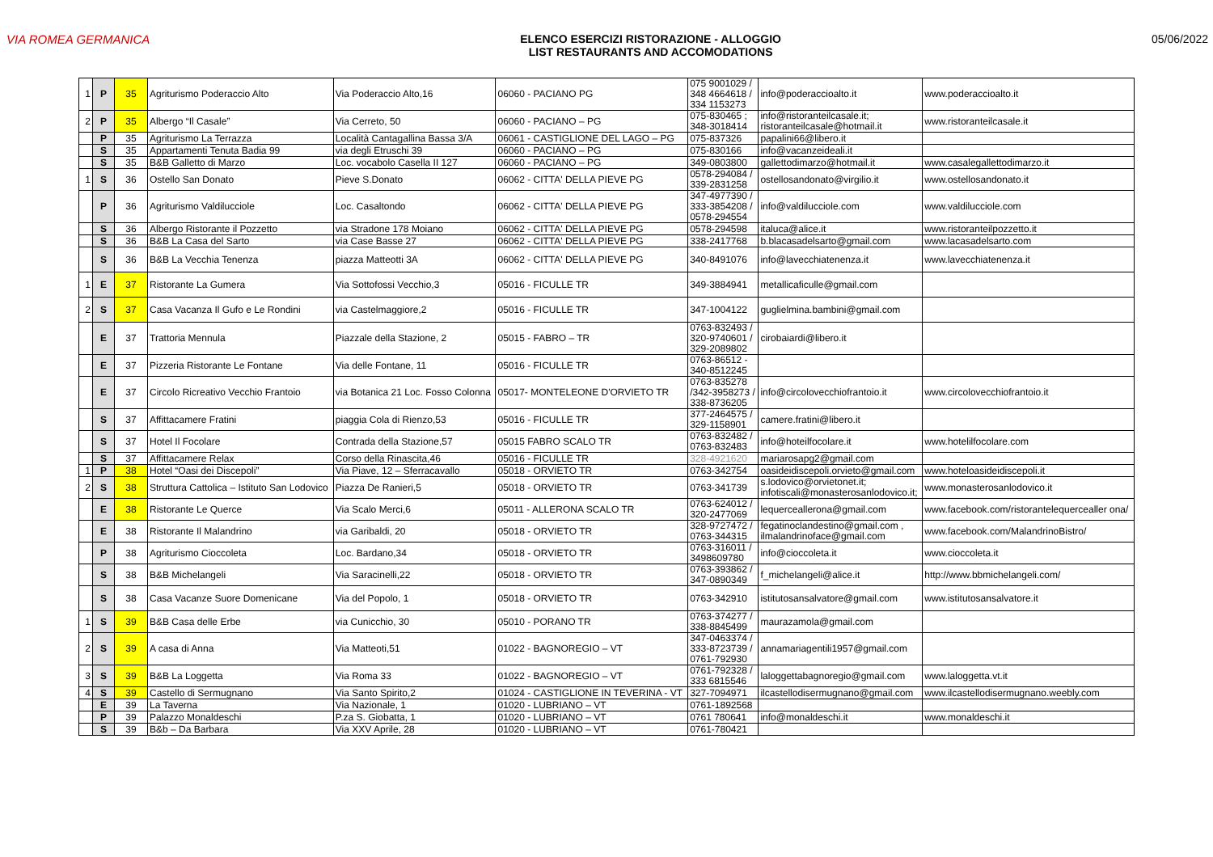VIA ROMEA GERMANICA ELENCO ESERCIZI RISTORAZIONE - ALLOGGIO
LIST RESTAURANTS AND ACCOMODATIONS
05/06/2022
| 1 | P | 35 | Agriturismo Poderaccio Alto | Via Poderaccio Alto,16 | 06060 - PACIANO PG | 075 9001029 / 348 4664618 / 334 1153273 | info@poderaccioalto.it | www.poderaccioalto.it |
| 2 | P | 35 | Albergo “Il Casale” | Via Cerreto, 50 | 06060 - PACIANO – PG | 075-830465 ; 348-3018414 | info@ristoranteilcasale.it; ristoranteilcasale@hotmail.it | www.ristoranteilcasale.it |
| | P | 35 | Agriturismo La Terrazza | Località Cantagallina Bassa 3/A | 06061 - CASTIGLIONE DEL LAGO – PG | 075-837326 | papalini66@libero.it | |
| | S | 35 | Appartamenti Tenuta Badia 99 | via degli Etruschi 39 | 06060 - PACIANO – PG | 075-830166 | info@vacanzeideali.it | |
| | S | 35 | B&B Galletto di Marzo | Loc. vocabolo Casella II 127 | 06060 - PACIANO – PG | 349-0803800 | gallettodimarzo@hotmail.it | www.casalegallettodimarzo.it |
| 1 | S | 36 | Ostello San Donato | Pieve S.Donato | 06062 - CITTA' DELLA PIEVE PG | 0578-294084 / 339-2831258 | ostellosandonato@virgilio.it | www.ostellosandonato.it |
| | P | 36 | Agriturismo Valdilucciole | Loc. Casaltondo | 06062 - CITTA' DELLA PIEVE PG | 347-4977390 / 333-3854208 / 0578-294554 | info@valdilucciole.com | www.valdilucciole.com |
| | S | 36 | Albergo Ristorante il Pozzetto | via Stradone 178 Moiano | 06062 - CITTA' DELLA PIEVE PG | 0578-294598 | italuca@alice.it | www.ristoranteilpozzetto.it |
| | S | 36 | B&B La Casa del Sarto | via Case Basse 27 | 06062 - CITTA' DELLA PIEVE PG | 338-2417768 | b.blacasadelsarto@gmail.com | www.lacasadelsarto.com |
| | S | 36 | B&B La Vecchia Tenenza | piazza Matteotti 3A | 06062 - CITTA' DELLA PIEVE PG | 340-8491076 | info@lavecchiatenenza.it | www.lavecchiatenenza.it |
| 1 | E | 37 | Ristorante La Gumera | Via Sottofossi Vecchio,3 | 05016 - FICULLE TR | 349-3884941 | metallicaficulle@gmail.com | |
| 2 | S | 37 | Casa Vacanza Il Gufo e Le Rondini | via Castelmaggiore,2 | 05016 - FICULLE TR | 347-1004122 | guglielmina.bambini@gmail.com | |
| | E | 37 | Trattoria Mennula | Piazzale della Stazione, 2 | 05015 - FABRO – TR | 0763-832493 / 320-9740601 / 329-2089802 | cirobaiardi@libero.it | |
| | E | 37 | Pizzeria Ristorante Le Fontane | Via delle Fontane, 11 | 05016 - FICULLE TR | 0763-86512 - 340-8512245 | | |
| | E | 37 | Circolo Ricreativo Vecchio Frantoio | via Botanica 21 Loc. Fosso Colonna | 05017- MONTELEONE D'ORVIETO TR | 0763-835278 /342-3958273 / 338-8736205 | info@circolovecchiofrantoio.it | www.circolovecchiofrantoio.it |
| | S | 37 | Affittacamere Fratini | piaggia Cola di Rienzo,53 | 05016 - FICULLE TR | 377-2464575 / 329-1158901 | camere.fratini@libero.it | |
| | S | 37 | Hotel Il Focolare | Contrada della Stazione,57 | 05015 FABRO SCALO TR | 0763-832482 / 0763-832483 | info@hoteilfocolare.it | www.hotelilfocolare.com |
| | S | 37 | Affittacamere Relax | Corso della Rinascita,46 | 05016 - FICULLE TR | 328-4921620 | mariarosapg2@gmail.com | |
| 1 | P | 38 | Hotel “Oasi dei Discepoli” | Via Piave, 12 – Sferracavallo | 05018 - ORVIETO TR | 0763-342754 | oasideidiscepoli.orvieto@gmail.com | www.hoteloasideidiscepoli.it |
| 2 | S | 38 | Struttura Cattolica – Istituto San Lodovico | Piazza De Ranieri,5 | 05018 - ORVIETO TR | 0763-341739 | s.lodovico@orvietonet.it; infotiscali@monasterosanlodovico.it; | www.monasterosanlodovico.it |
| | E | 38 | Ristorante Le Querce | Via Scalo Merci,6 | 05011 - ALLERONA SCALO TR | 0763-624012 / 320-2477069 | lequerceallerona@gmail.com | www.facebook.com/ristorantelequercealler ona/ |
| | E | 38 | Ristorante Il Malandrino | via Garibaldi, 20 | 05018 - ORVIETO TR | 328-9727472 / 0763-344315 | fegatinoclandestino@gmail.com , ilmalandrinoface@gmail.com | www.facebook.com/MalandrinoBistro/ |
| | P | 38 | Agriturismo Cioccoleta | Loc. Bardano,34 | 05018 - ORVIETO TR | 0763-316011 / 3498609780 | info@cioccoleta.it | www.cioccoleta.it |
| | S | 38 | B&B Michelangeli | Via Saracinelli,22 | 05018 - ORVIETO TR | 0763-393862 / 347-0890349 | f_michelangeli@alice.it | http://www.bbmichelangeli.com/ |
| | S | 38 | Casa Vacanze Suore Domenicane | Via del Popolo, 1 | 05018 - ORVIETO TR | 0763-342910 | istitutosansalvatore@gmail.com | www.istitutosansalvatore.it |
| 1 | S | 39 | B&B Casa delle Erbe | via Cunicchio, 30 | 05010 - PORANO TR | 0763-374277 / 338-8845499 | maurazamola@gmail.com | |
| 2 | S | 39 | A casa di Anna | Via Matteoti,51 | 01022 - BAGNOREGIO – VT | 347-0463374 / 333-8723739 / 0761-792930 | annamariagentili1957@gmail.com | |
| 3 | S | 39 | B&B La Loggetta | Via Roma 33 | 01022 - BAGNOREGIO – VT | 0761-792328 / 333 6815546 | laloggettabagnoregio@gmail.com | www.laloggetta.vt.it |
| 4 | S | 39 | Castello di Sermugnano | Via Santo Spirito,2 | 01024 - CASTIGLIONE IN TEVERINA - VT | 327-7094971 | ilcastellodisermugnano@gmail.com | www.ilcastellodisermugnano.weebly.com |
| | E | 39 | La Taverna | Via Nazionale, 1 | 01020 - LUBRIANO – VT | 0761-1892568 | | |
| | P | 39 | Palazzo Monaldeschi | P.za S. Giobatta, 1 | 01020 - LUBRIANO – VT | 0761 780641 | info@monaldeschi.it | www.monaldeschi.it |
| | S | 39 | B&b – Da Barbara | Via XXV Aprile, 28 | 01020 - LUBRIANO – VT | 0761-780421 | | |